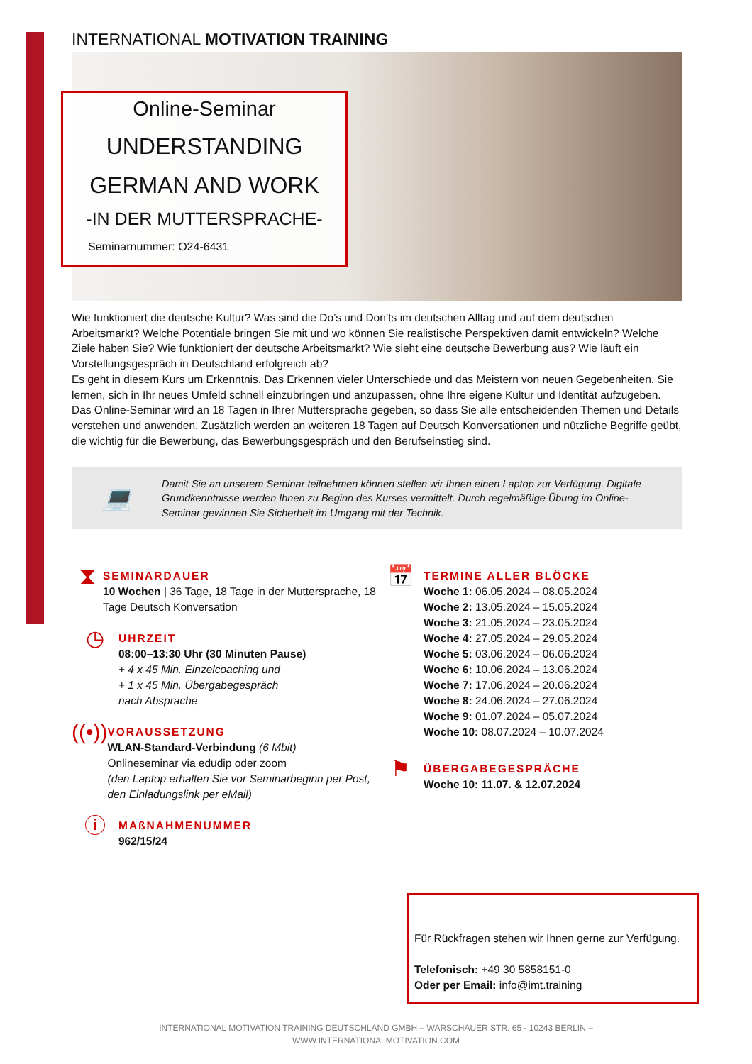INTERNATIONAL MOTIVATION TRAINING
Online-Seminar
UNDERSTANDING
GERMAN AND WORK
-IN DER MUTTERSPRACHE-
Seminarnummer: O24-6431
Wie funktioniert die deutsche Kultur? Was sind die Do’s und Don’ts im deutschen Alltag und auf dem deutschen Arbeitsmarkt? Welche Potentiale bringen Sie mit und wo können Sie realistische Perspektiven damit entwickeln? Welche Ziele haben Sie? Wie funktioniert der deutsche Arbeitsmarkt? Wie sieht eine deutsche Bewerbung aus? Wie läuft ein Vorstellungsgespräch in Deutschland erfolgreich ab?
Es geht in diesem Kurs um Erkenntnis. Das Erkennen vieler Unterschiede und das Meistern von neuen Gegebenheiten. Sie lernen, sich in Ihr neues Umfeld schnell einzubringen und anzupassen, ohne Ihre eigene Kultur und Identität aufzugeben. Das Online-Seminar wird an 18 Tagen in Ihrer Muttersprache gegeben, so dass Sie alle entscheidenden Themen und Details verstehen und anwenden. Zusätzlich werden an weiteren 18 Tagen auf Deutsch Konversationen und nützliche Begriffe geübt, die wichtig für die Bewerbung, das Bewerbungsgespräch und den Berufseinstieg sind.
💻
Damit Sie an unserem Seminar teilnehmen können stellen wir Ihnen einen Laptop zur Verfügung. Digitale Grundkenntnisse werden Ihnen zu Beginn des Kurses vermittelt. Durch regelmäßige Übung im Online-Seminar gewinnen Sie Sicherheit im Umgang mit der Technik.
⧗
SEMINARDAUER
10 Wochen | 36 Tage, 18 Tage in der Muttersprache, 18 Tage Deutsch Konversation
◷
UHRZEIT
08:00–13:30 Uhr (30 Minuten Pause)
+ 4 x 45 Min. Einzelcoaching und
+ 1 x 45 Min. Übergabegespräch
nach Absprache
((•))
VORAUSSETZUNG
WLAN-Standard-Verbindung (6 Mbit)
Onlineseminar via edudip oder zoom
(den Laptop erhalten Sie vor Seminarbeginn per Post, den Einladungslink per eMail)
ⓘ
MAßNAHMENUMMER
962/15/24
📅
TERMINE ALLER BLÖCKE
Woche 1: 06.05.2024 – 08.05.2024
Woche 2: 13.05.2024 – 15.05.2024
Woche 3: 21.05.2024 – 23.05.2024
Woche 4: 27.05.2024 – 29.05.2024
Woche 5: 03.06.2024 – 06.06.2024
Woche 6: 10.06.2024 – 13.06.2024
Woche 7: 17.06.2024 – 20.06.2024
Woche 8: 24.06.2024 – 27.06.2024
Woche 9: 01.07.2024 – 05.07.2024
Woche 10: 08.07.2024 – 10.07.2024
⚑
ÜBERGABEGESPRÄCHE
Woche 10: 11.07. & 12.07.2024
Für Rückfragen stehen wir Ihnen gerne zur Verfügung.
Telefonisch: +49 30 5858151-0
Oder per Email: info@imt.training
INTERNATIONAL MOTIVATION TRAINING DEUTSCHLAND GMBH – WARSCHAUER STR. 65 - 10243 BERLIN –
WWW.INTERNATIONALMOTIVATION.COM